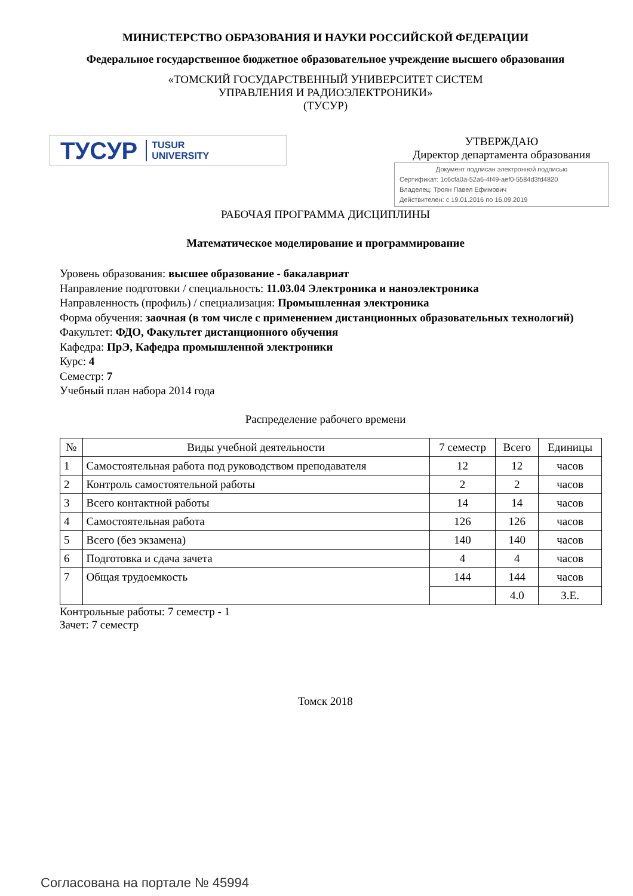МИНИСТЕРСТВО ОБРАЗОВАНИЯ И НАУКИ РОССИЙСКОЙ ФЕДЕРАЦИИ
Федеральное государственное бюджетное образовательное учреждение высшего образования
«ТОМСКИЙ ГОСУДАРСТВЕННЫЙ УНИВЕРСИТЕТ СИСТЕМ
УПРАВЛЕНИЯ И РАДИОЭЛЕКТРОНИКИ»
(ТУСУР)
ТУСУР TUSUR
UNIVERSITY
УТВЕРЖДАЮ
Директор департамента образования
Документ подписан электронной подписью
Сертификат: 1c6cfa0a-52a6-4f49-aef0-5584d3fd4820
Владелец: Троян Павел Ефимович
Действителен: с 19.01.2016 по 16.09.2019
РАБОЧАЯ ПРОГРАММА ДИСЦИПЛИНЫ
Математическое моделирование и программирование
Уровень образования: высшее образование - бакалавриат
Направление подготовки / специальность: 11.03.04 Электроника и наноэлектроника
Направленность (профиль) / специализация: Промышленная электроника
Форма обучения: заочная (в том числе с применением дистанционных образовательных технологий)
Факультет: ФДО, Факультет дистанционного обучения
Кафедра: ПрЭ, Кафедра промышленной электроники
Курс: 4
Семестр: 7
Учебный план набора 2014 года
Распределение рабочего времени
| № | Виды учебной деятельности | 7 семестр | Всего | Единицы |
| --- | --- | --- | --- | --- |
| 1 | Самостоятельная работа под руководством преподавателя | 12 | 12 | часов |
| 2 | Контроль самостоятельной работы | 2 | 2 | часов |
| 3 | Всего контактной работы | 14 | 14 | часов |
| 4 | Самостоятельная работа | 126 | 126 | часов |
| 5 | Всего (без экзамена) | 140 | 140 | часов |
| 6 | Подготовка и сдача зачета | 4 | 4 | часов |
| 7 | Общая трудоемкость | 144 | 144 | часов |
| | | | 4.0 | З.Е. |
Контрольные работы: 7 семестр - 1
Зачет: 7 семестр
Томск 2018
Согласована на портале № 45994